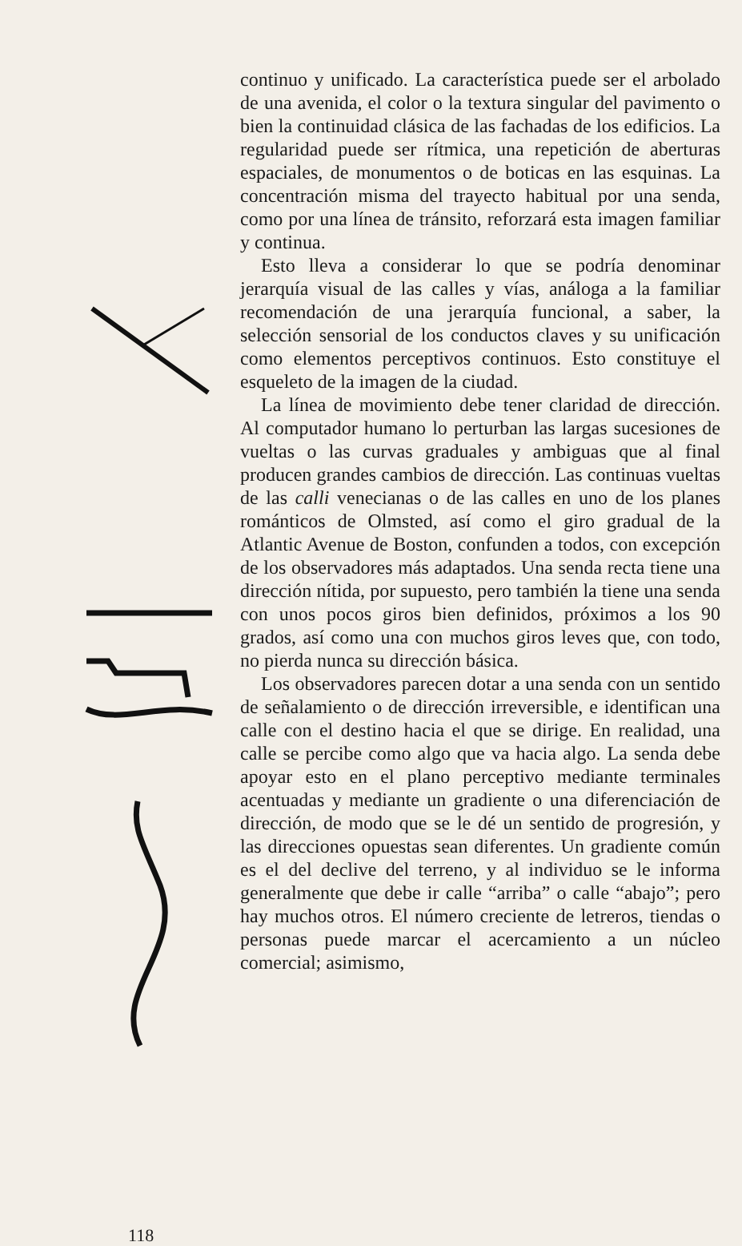continuo y unificado. La característica puede ser el arbolado de una avenida, el color o la textura singular del pavimento o bien la continuidad clásica de las fachadas de los edificios. La regularidad puede ser rítmica, una repetición de aberturas espaciales, de monumentos o de boticas en las esquinas. La concentración misma del trayecto habitual por una senda, como por una línea de tránsito, reforzará esta imagen familiar y continua.
Esto lleva a considerar lo que se podría denominar jerarquía visual de las calles y vías, análoga a la familiar recomendación de una jerarquía funcional, a saber, la selección sensorial de los conductos claves y su unificación como elementos perceptivos continuos. Esto constituye el esqueleto de la imagen de la ciudad.
La línea de movimiento debe tener claridad de dirección. Al computador humano lo perturban las largas sucesiones de vueltas o las curvas graduales y ambiguas que al final producen grandes cambios de dirección. Las continuas vueltas de las calli venecianas o de las calles en uno de los planes románticos de Olmsted, así como el giro gradual de la Atlantic Avenue de Boston, confunden a todos, con excepción de los observadores más adaptados. Una senda recta tiene una dirección nítida, por supuesto, pero también la tiene una senda con unos pocos giros bien definidos, próximos a los 90 grados, así como una con muchos giros leves que, con todo, no pierda nunca su dirección básica.
Los observadores parecen dotar a una senda con un sentido de señalamiento o de dirección irreversible, e identifican una calle con el destino hacia el que se dirige. En realidad, una calle se percibe como algo que va hacia algo. La senda debe apoyar esto en el plano perceptivo mediante terminales acentuadas y mediante un gradiente o una diferenciación de dirección, de modo que se le dé un sentido de progresión, y las direcciones opuestas sean diferentes. Un gradiente común es el del declive del terreno, y al individuo se le informa generalmente que debe ir calle “arriba” o calle “abajo”; pero hay muchos otros. El número creciente de letreros, tiendas o personas puede marcar el acercamiento a un núcleo comercial; asimismo,
118